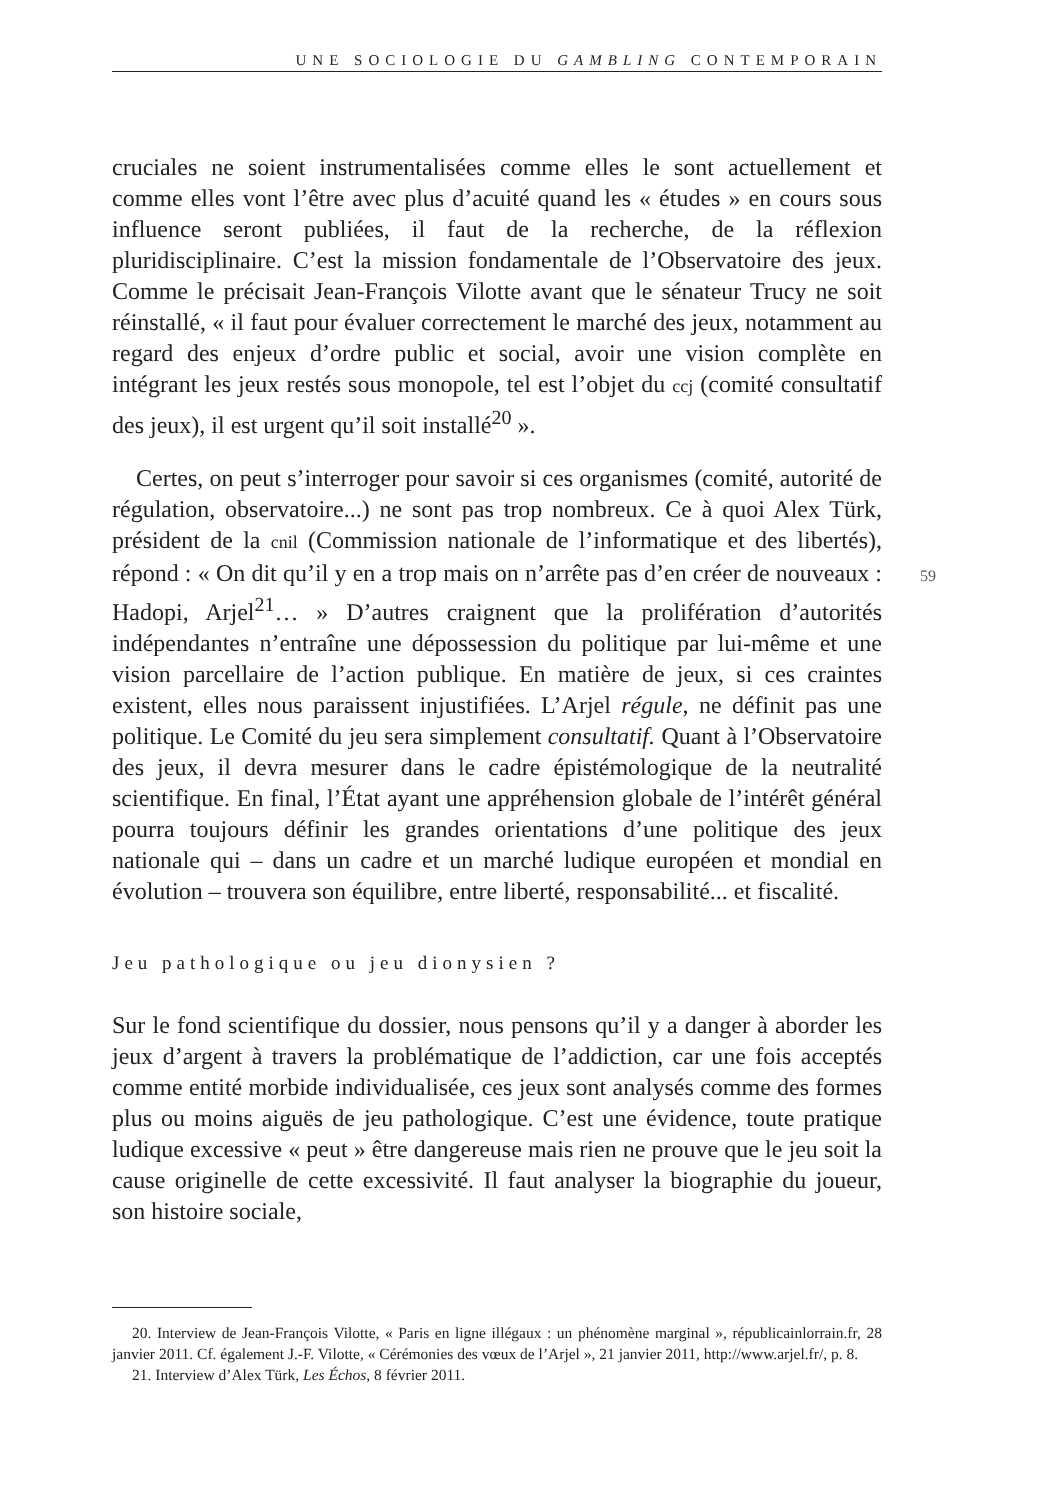UNE SOCIOLOGIE DU GAMBLING CONTEMPORAIN
59
cruciales ne soient instrumentalisées comme elles le sont actuellement et comme elles vont l’être avec plus d’acuité quand les « études » en cours sous influence seront publiées, il faut de la recherche, de la réflexion pluridisciplinaire. C’est la mission fondamentale de l’Observatoire des jeux. Comme le précisait Jean-François Vilotte avant que le sénateur Trucy ne soit réinstallé, « il faut pour évaluer correctement le marché des jeux, notamment au regard des enjeux d’ordre public et social, avoir une vision complète en intégrant les jeux restés sous monopole, tel est l’objet du ccj (comité consultatif des jeux), il est urgent qu’il soit installé<sup>20</sup> ».
Certes, on peut s’interroger pour savoir si ces organismes (comité, autorité de régulation, observatoire...) ne sont pas trop nombreux. Ce à quoi Alex Türk, président de la cnil (Commission nationale de l’informatique et des libertés), répond : « On dit qu’il y en a trop mais on n’arrête pas d’en créer de nouveaux : Hadopi, Arjel<sup>21</sup>… » D’autres craignent que la prolifération d’autorités indépendantes n’entraîne une dépossession du politique par lui-même et une vision parcellaire de l’action publique. En matière de jeux, si ces craintes existent, elles nous paraissent injustifiées. L’Arjel régule, ne définit pas une politique. Le Comité du jeu sera simplement consultatif. Quant à l’Observatoire des jeux, il devra mesurer dans le cadre épistémologique de la neutralité scientifique. En final, l’État ayant une appréhension globale de l’intérêt général pourra toujours définir les grandes orientations d’une politique des jeux nationale qui – dans un cadre et un marché ludique européen et mondial en évolution – trouvera son équilibre, entre liberté, responsabilité... et fiscalité.
Jeu pathologique ou jeu dionysien ?
Sur le fond scientifique du dossier, nous pensons qu’il y a danger à aborder les jeux d’argent à travers la problématique de l’addiction, car une fois acceptés comme entité morbide individualisée, ces jeux sont analysés comme des formes plus ou moins aiguës de jeu pathologique. C’est une évidence, toute pratique ludique excessive « peut » être dangereuse mais rien ne prouve que le jeu soit la cause originelle de cette excessivité. Il faut analyser la biographie du joueur, son histoire sociale,
20. Interview de Jean-François Vilotte, « Paris en ligne illégaux : un phénomène marginal », républicainlorrain.fr, 28 janvier 2011. Cf. également J.-F. Vilotte, « Cérémonies des vœux de l’Arjel », 21 janvier 2011, http://www.arjel.fr/, p. 8.
21. Interview d’Alex Türk, Les Échos, 8 février 2011.